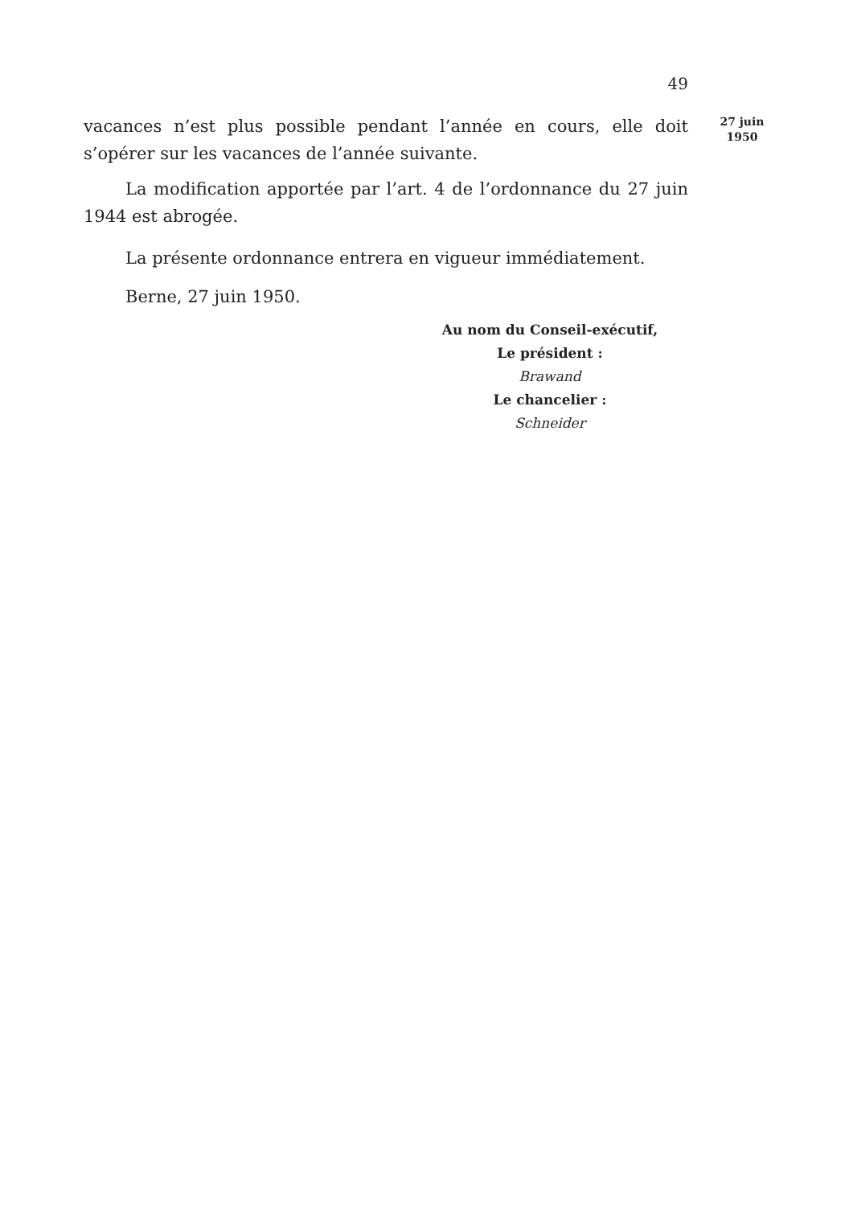49
27 juin
1950
vacances n’est plus possible pendant l’année en cours, elle doit s’opérer sur les vacances de l’année suivante.
La modification apportée par l’art. 4 de l’ordonnance du 27 juin 1944 est abrogée.
La présente ordonnance entrera en vigueur immédiatement.
Berne, 27 juin 1950.
Au nom du Conseil-exécutif,
Le président :
Brawand
Le chancelier :
Schneider